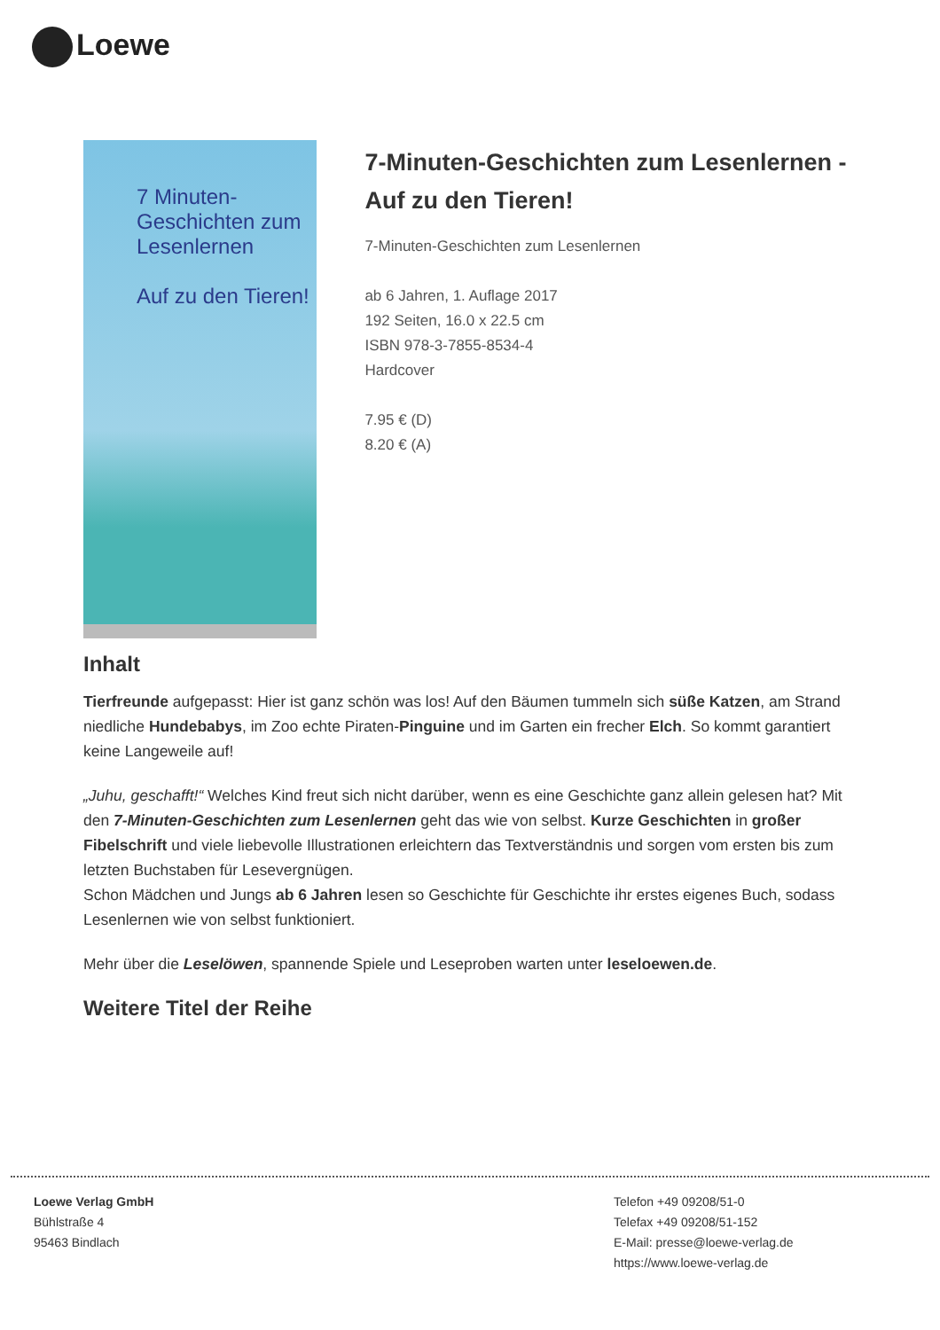Loewe
7 Minuten-Geschichten zum Lesenlernen
Auf zu den Tieren!
7-Minuten-Geschichten zum Lesenlernen - Auf zu den Tieren!
7-Minuten-Geschichten zum Lesenlernen
ab 6 Jahren, 1. Auflage 2017
192 Seiten, 16.0 x 22.5 cm
ISBN 978-3-7855-8534-4
Hardcover
7.95 € (D)
8.20 € (A)
Inhalt
Tierfreunde aufgepasst: Hier ist ganz schön was los! Auf den Bäumen tummeln sich süße Katzen, am Strand niedliche Hundebabys, im Zoo echte Piraten-Pinguine und im Garten ein frecher Elch. So kommt garantiert keine Langeweile auf!
„Juhu, geschafft!“ Welches Kind freut sich nicht darüber, wenn es eine Geschichte ganz allein gelesen hat? Mit den 7-Minuten-Geschichten zum Lesenlernen geht das wie von selbst. Kurze Geschichten in großer Fibelschrift und viele liebevolle Illustrationen erleichtern das Textverständnis und sorgen vom ersten bis zum letzten Buchstaben für Lesevergnügen.
Schon Mädchen und Jungs ab 6 Jahren lesen so Geschichte für Geschichte ihr erstes eigenes Buch, sodass Lesenlernen wie von selbst funktioniert.
Mehr über die Leselöwen, spannende Spiele und Leseproben warten unter leseloewen.de.
Weitere Titel der Reihe
Loewe Verlag GmbH
Bühlstraße 4
95463 Bindlach
Telefon +49 09208/51-0
Telefax +49 09208/51-152
E-Mail: presse@loewe-verlag.de
https://www.loewe-verlag.de